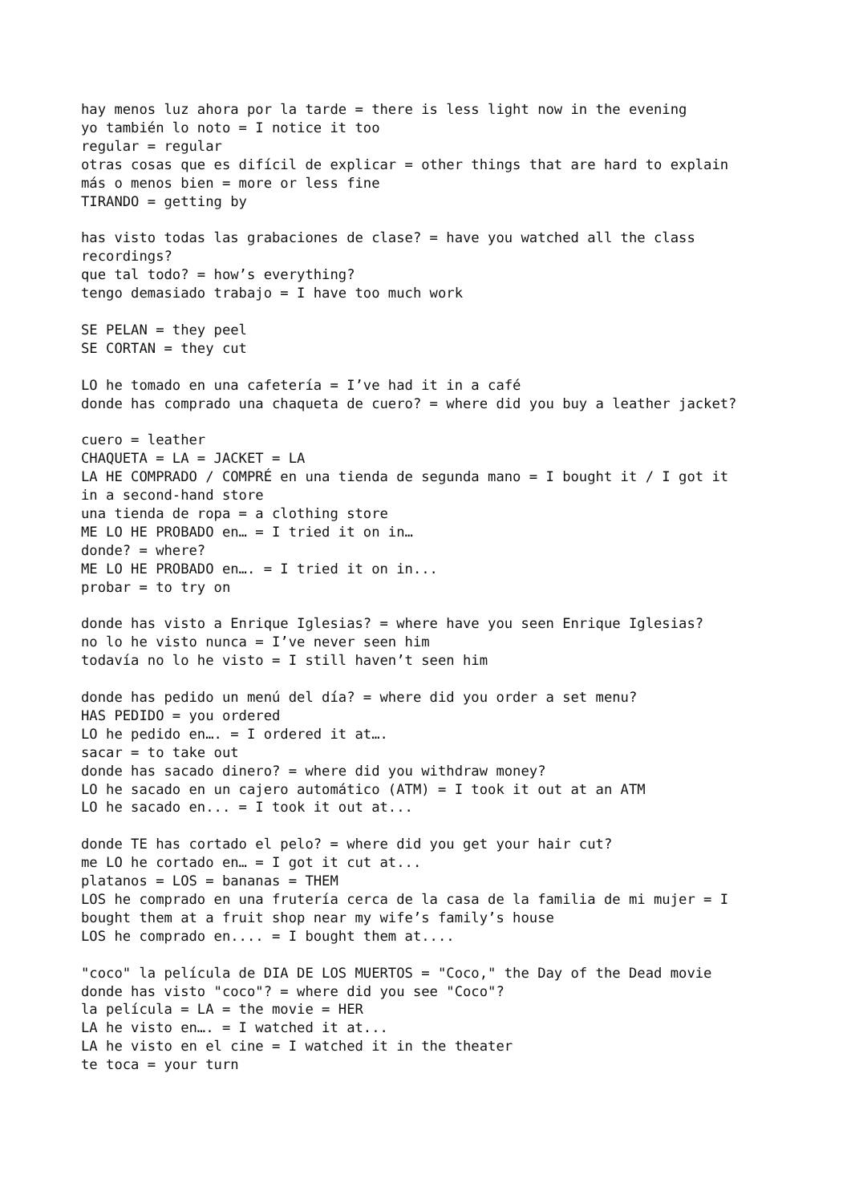hay menos luz ahora por la tarde = there is less light now in the evening
yo también lo noto = I notice it too
regular = regular
otras cosas que es difícil de explicar = other things that are hard to explain
más o menos bien = more or less fine
TIRANDO = getting by

has visto todas las grabaciones de clase? = have you watched all the class
recordings?
que tal todo? = how’s everything?
tengo demasiado trabajo = I have too much work

SE PELAN = they peel
SE CORTAN = they cut

LO he tomado en una cafetería = I’ve had it in a café
donde has comprado una chaqueta de cuero? = where did you buy a leather jacket?

cuero = leather
CHAQUETA = LA = JACKET = LA
LA HE COMPRADO / COMPRÉ en una tienda de segunda mano = I bought it / I got it
in a second-hand store
una tienda de ropa = a clothing store
ME LO HE PROBADO en… = I tried it on in…
donde? = where?
ME LO HE PROBADO en…. = I tried it on in...
probar = to try on

donde has visto a Enrique Iglesias? = where have you seen Enrique Iglesias?
no lo he visto nunca = I’ve never seen him
todavía no lo he visto = I still haven’t seen him

donde has pedido un menú del día? = where did you order a set menu?
HAS PEDIDO = you ordered
LO he pedido en…. = I ordered it at….
sacar = to take out
donde has sacado dinero? = where did you withdraw money?
LO he sacado en un cajero automático (ATM) = I took it out at an ATM
LO he sacado en... = I took it out at...

donde TE has cortado el pelo? = where did you get your hair cut?
me LO he cortado en… = I got it cut at...
platanos = LOS = bananas = THEM
LOS he comprado en una frutería cerca de la casa de la familia de mi mujer = I
bought them at a fruit shop near my wife’s family’s house
LOS he comprado en.... = I bought them at....

"coco" la película de DIA DE LOS MUERTOS = "Coco," the Day of the Dead movie
donde has visto "coco"? = where did you see "Coco"?
la película = LA = the movie = HER
LA he visto en…. = I watched it at...
LA he visto en el cine = I watched it in the theater
te toca = your turn